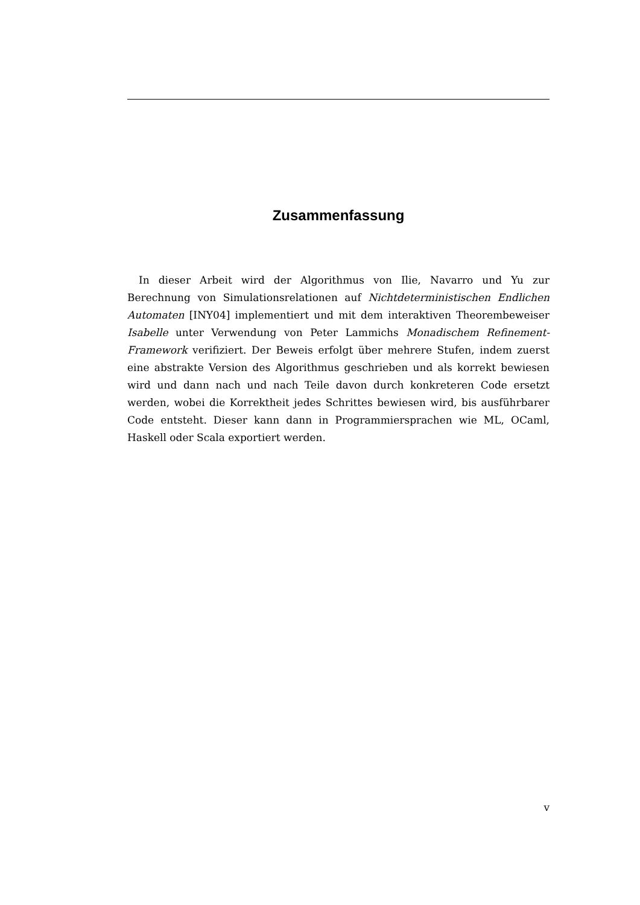Zusammenfassung
In dieser Arbeit wird der Algorithmus von Ilie, Navarro und Yu zur Berechnung von Simulationsrelationen auf Nichtdeterministischen Endlichen Automaten [INY04] implementiert und mit dem interaktiven Theorembeweiser Isabelle unter Verwendung von Peter Lammichs Monadischem Refinement-Framework verifiziert. Der Beweis erfolgt über mehrere Stufen, indem zuerst eine abstrakte Version des Algorithmus geschrieben und als korrekt bewiesen wird und dann nach und nach Teile davon durch konkreteren Code ersetzt werden, wobei die Korrektheit jedes Schrittes bewiesen wird, bis ausführbarer Code entsteht. Dieser kann dann in Programmiersprachen wie ML, OCaml, Haskell oder Scala exportiert werden.
v